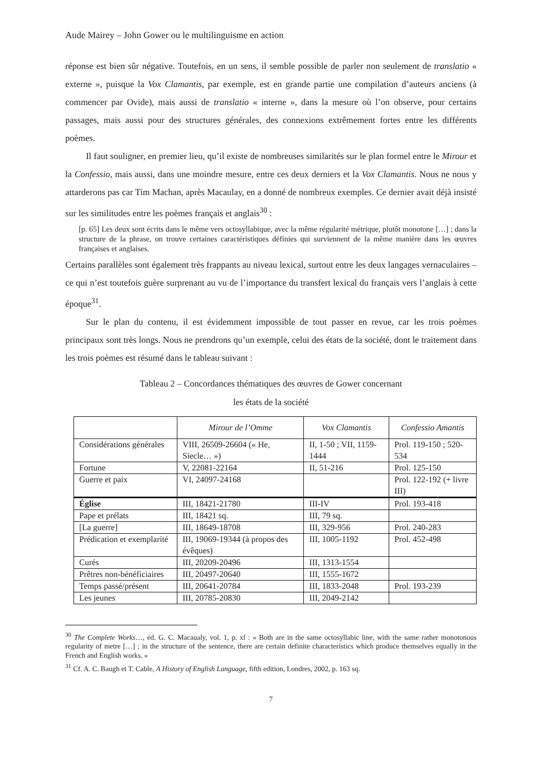Aude Mairey – John Gower ou le multilinguisme en action
réponse est bien sûr négative. Toutefois, en un sens, il semble possible de parler non seulement de translatio « externe », puisque la Vox Clamantis, par exemple, est en grande partie une compilation d’auteurs anciens (à commencer par Ovide), mais aussi de translatio « interne », dans la mesure où l’on observe, pour certains passages, mais aussi pour des structures générales, des connexions extrêmement fortes entre les différents poèmes.
Il faut souligner, en premier lieu, qu’il existe de nombreuses similarités sur le plan formel entre le Mirour et la Confessio, mais aussi, dans une moindre mesure, entre ces deux derniers et la Vox Clamantis. Nous ne nous y attarderons pas car Tim Machan, après Macaulay, en a donné de nombreux exemples. Ce dernier avait déjà insisté sur les similitudes entre les poèmes français et anglais<sup>30</sup> :
[p. 65] Les deux sont écrits dans le même vers octosyllabique, avec la même régularité métrique, plutôt monotone […] ; dans la structure de la phrase, on trouve certaines caractéristiques définies qui surviennent de la même manière dans les œuvres françaises et anglaises.
Certains parallèles sont également très frappants au niveau lexical, surtout entre les deux langages vernaculaires – ce qui n’est toutefois guère surprenant au vu de l’importance du transfert lexical du français vers l’anglais à cette époque<sup>31</sup>.
Sur le plan du contenu, il est évidemment impossible de tout passer en revue, car les trois poèmes principaux sont très longs. Nous ne prendrons qu’un exemple, celui des états de la société, dont le traitement dans les trois poèmes est résumé dans le tableau suivant :
Tableau 2 – Concordances thématiques des œuvres de Gower concernant
les états de la société
| | Mirour de l’Omme | Vox Clamantis | Confessio Amantis |
| --- | --- | --- | --- |
| Considérations générales | VIII, 26509-26604 (« He, Siecle… ») | II, 1-50 ; VII, 1159-1444 | Prol. 119-150 ; 520-534 |
| Fortune | V, 22081-22164 | II, 51-216 | Prol. 125-150 |
| Guerre et paix | VI, 24097-24168 | | Prol. 122-192 (+ livre III) |
| Église | III, 18421-21780 | III-IV | Prol. 193-418 |
| Pape et prélats | III, 18421 sq. | III, 79 sq. | |
| [La guerre] | III, 18649-18708 | III, 329-956 | Prol. 240-283 |
| Prédication et exemplarité | III, 19069-19344 (à propos des évêques) | III, 1005-1192 | Prol. 452-498 |
| Curés | III, 20209-20496 | III, 1313-1554 | |
| Prêtres non-bénéficiaires | III, 20497-20640 | III, 1555-1672 | |
| Temps passé/présent | III, 20641-20784 | III, 1833-2048 | Prol. 193-239 |
| Les jeunes | III, 20785-20830 | III, 2049-2142 | |
<sup>30</sup> The Complete Works…, éd. G. C. Macaualy, vol. 1, p. xl : « Both are in the same octosyllabic line, with the same rather monotonous regularity of metre […] ; in the structure of the sentence, there are certain definite characteristics which produce themselves equally in the French and English works. »
<sup>31</sup> Cf. A. C. Baugh et T. Cable, A History of English Language, fifth edition, Londres, 2002, p. 163 sq.
7